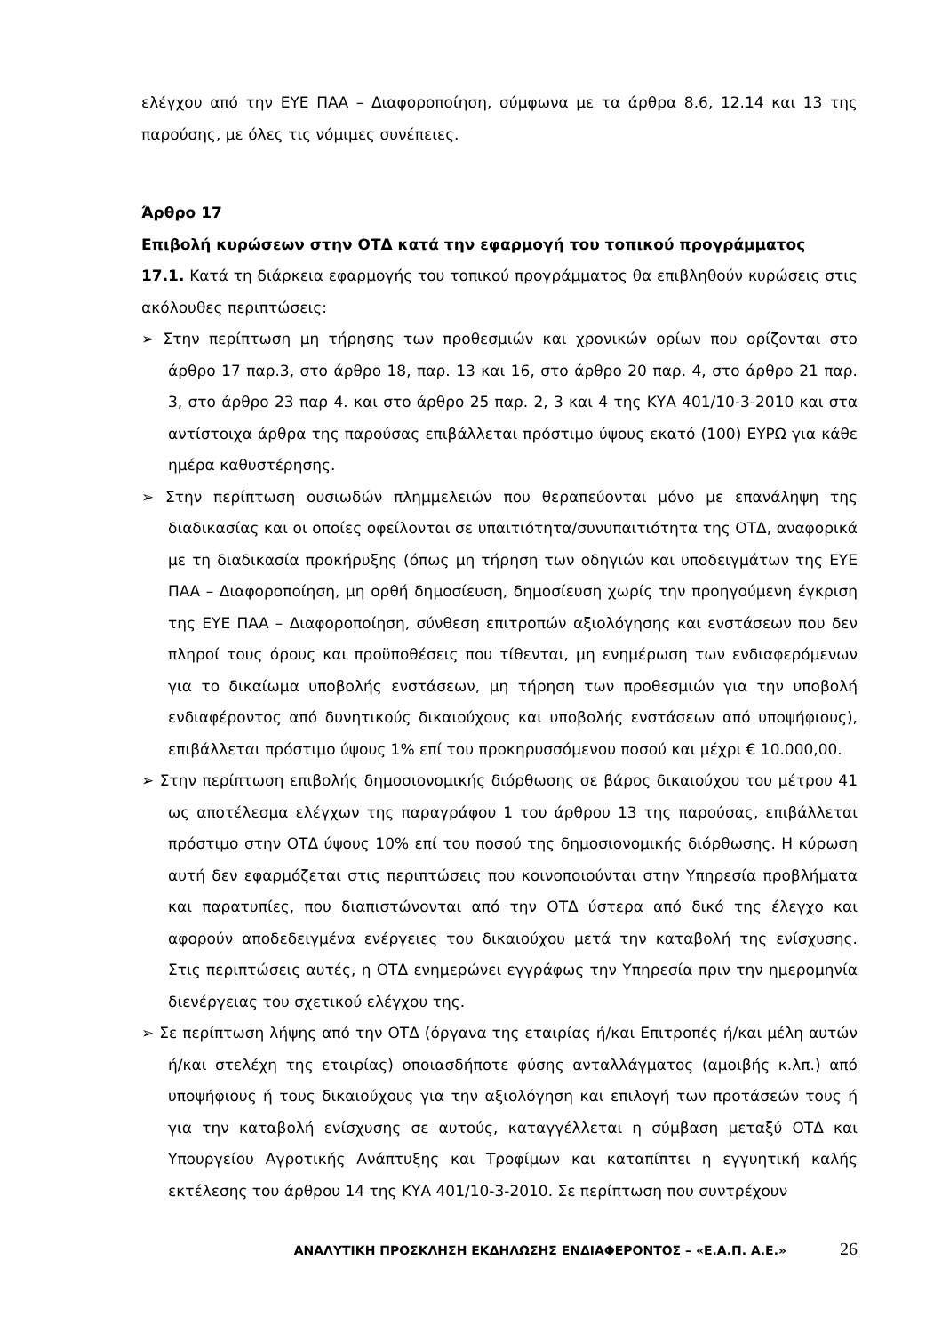ελέγχου από την ΕΥΕ ΠΑΑ – Διαφοροποίηση, σύμφωνα με τα άρθρα 8.6, 12.14 και 13 της παρούσης, με όλες τις νόμιμες συνέπειες.
Άρθρο 17
Επιβολή κυρώσεων στην ΟΤΔ κατά την εφαρμογή του τοπικού προγράμματος
17.1. Κατά τη διάρκεια εφαρμογής του τοπικού προγράμματος θα επιβληθούν κυρώσεις στις ακόλουθες περιπτώσεις:
➢ Στην περίπτωση μη τήρησης των προθεσμιών και χρονικών ορίων που ορίζονται στο άρθρο 17 παρ.3, στο άρθρο 18, παρ. 13 και 16, στο άρθρο 20 παρ. 4, στο άρθρο 21 παρ. 3, στο άρθρο 23 παρ 4. και στο άρθρο 25 παρ. 2, 3 και 4 της ΚΥΑ 401/10-3-2010 και στα αντίστοιχα άρθρα της παρούσας επιβάλλεται πρόστιμο ύψους εκατό (100) ΕΥΡΩ για κάθε ημέρα καθυστέρησης.
➢ Στην περίπτωση ουσιωδών πλημμελειών που θεραπεύονται μόνο με επανάληψη της διαδικασίας και οι οποίες οφείλονται σε υπαιτιότητα/συνυπαιτιότητα της ΟΤΔ, αναφορικά με τη διαδικασία προκήρυξης (όπως μη τήρηση των οδηγιών και υποδειγμάτων της ΕΥΕ ΠΑΑ – Διαφοροποίηση, μη ορθή δημοσίευση, δημοσίευση χωρίς την προηγούμενη έγκριση της ΕΥΕ ΠΑΑ – Διαφοροποίηση, σύνθεση επιτροπών αξιολόγησης και ενστάσεων που δεν πληροί τους όρους και προϋποθέσεις που τίθενται, μη ενημέρωση των ενδιαφερόμενων για το δικαίωμα υποβολής ενστάσεων, μη τήρηση των προθεσμιών για την υποβολή ενδιαφέροντος από δυνητικούς δικαιούχους και υποβολής ενστάσεων από υποψήφιους), επιβάλλεται πρόστιμο ύψους 1% επί του προκηρυσσόμενου ποσού και μέχρι € 10.000,00.
➢ Στην περίπτωση επιβολής δημοσιονομικής διόρθωσης σε βάρος δικαιούχου του μέτρου 41 ως αποτέλεσμα ελέγχων της παραγράφου 1 του άρθρου 13 της παρούσας, επιβάλλεται πρόστιμο στην ΟΤΔ ύψους 10% επί του ποσού της δημοσιονομικής διόρθωσης. Η κύρωση αυτή δεν εφαρμόζεται στις περιπτώσεις που κοινοποιούνται στην Υπηρεσία προβλήματα και παρατυπίες, που διαπιστώνονται από την ΟΤΔ ύστερα από δικό της έλεγχο και αφορούν αποδεδειγμένα ενέργειες του δικαιούχου μετά την καταβολή της ενίσχυσης. Στις περιπτώσεις αυτές, η ΟΤΔ ενημερώνει εγγράφως την Υπηρεσία πριν την ημερομηνία διενέργειας του σχετικού ελέγχου της.
➢ Σε περίπτωση λήψης από την ΟΤΔ (όργανα της εταιρίας ή/και Επιτροπές ή/και μέλη αυτών ή/και στελέχη της εταιρίας) οποιασδήποτε φύσης ανταλλάγματος (αμοιβής κ.λπ.) από υποψήφιους ή τους δικαιούχους για την αξιολόγηση και επιλογή των προτάσεών τους ή για την καταβολή ενίσχυσης σε αυτούς, καταγγέλλεται η σύμβαση μεταξύ ΟΤΔ και Υπουργείου Αγροτικής Ανάπτυξης και Τροφίμων και καταπίπτει η εγγυητική καλής εκτέλεσης του άρθρου 14 της ΚΥΑ 401/10-3-2010. Σε περίπτωση που συντρέχουν
ΑΝΑΛΥΤΙΚΗ ΠΡΟΣΚΛΗΣΗ ΕΚΔΗΛΩΣΗΣ ΕΝΔΙΑΦΕΡΟΝΤΟΣ – «Ε.Α.Π. Α.Ε.» 26